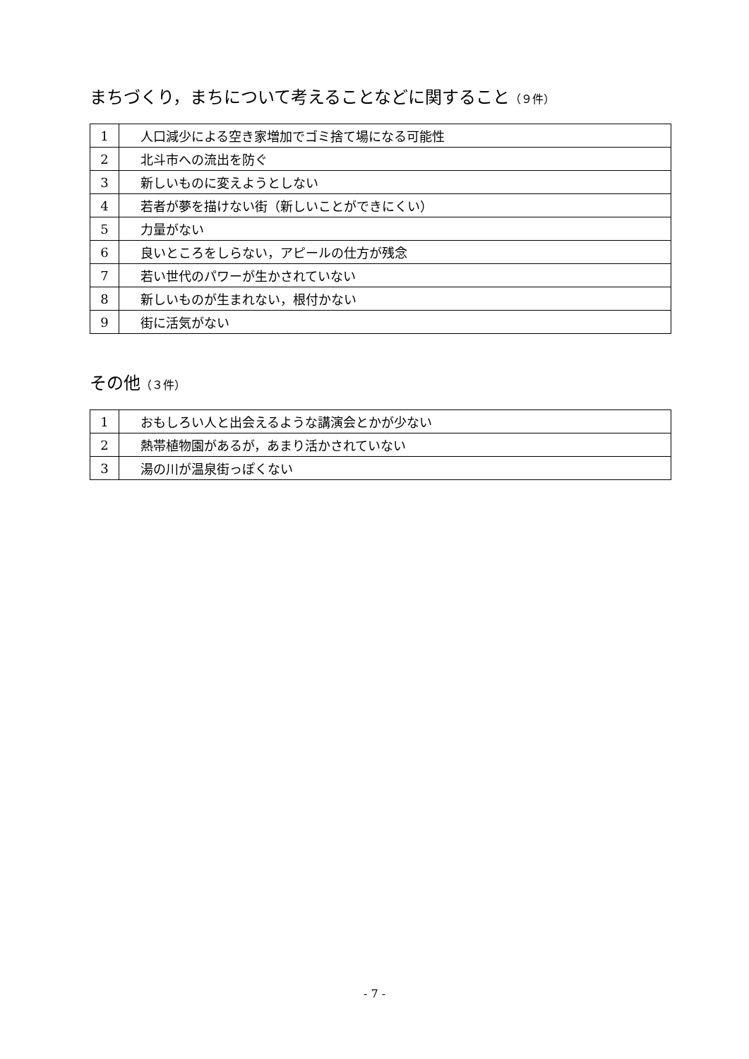まちづくり，まちについて考えることなどに関すること（９件）
| 1 | 人口減少による空き家増加でゴミ捨て場になる可能性 |
| 2 | 北斗市への流出を防ぐ |
| 3 | 新しいものに変えようとしない |
| 4 | 若者が夢を描けない街（新しいことができにくい） |
| 5 | 力量がない |
| 6 | 良いところをしらない，アピールの仕方が残念 |
| 7 | 若い世代のパワーが生かされていない |
| 8 | 新しいものが生まれない，根付かない |
| 9 | 街に活気がない |
その他（３件）
| 1 | おもしろい人と出会えるような講演会とかが少ない |
| 2 | 熱帯植物園があるが，あまり活かされていない |
| 3 | 湯の川が温泉街っぽくない |
- 7 -